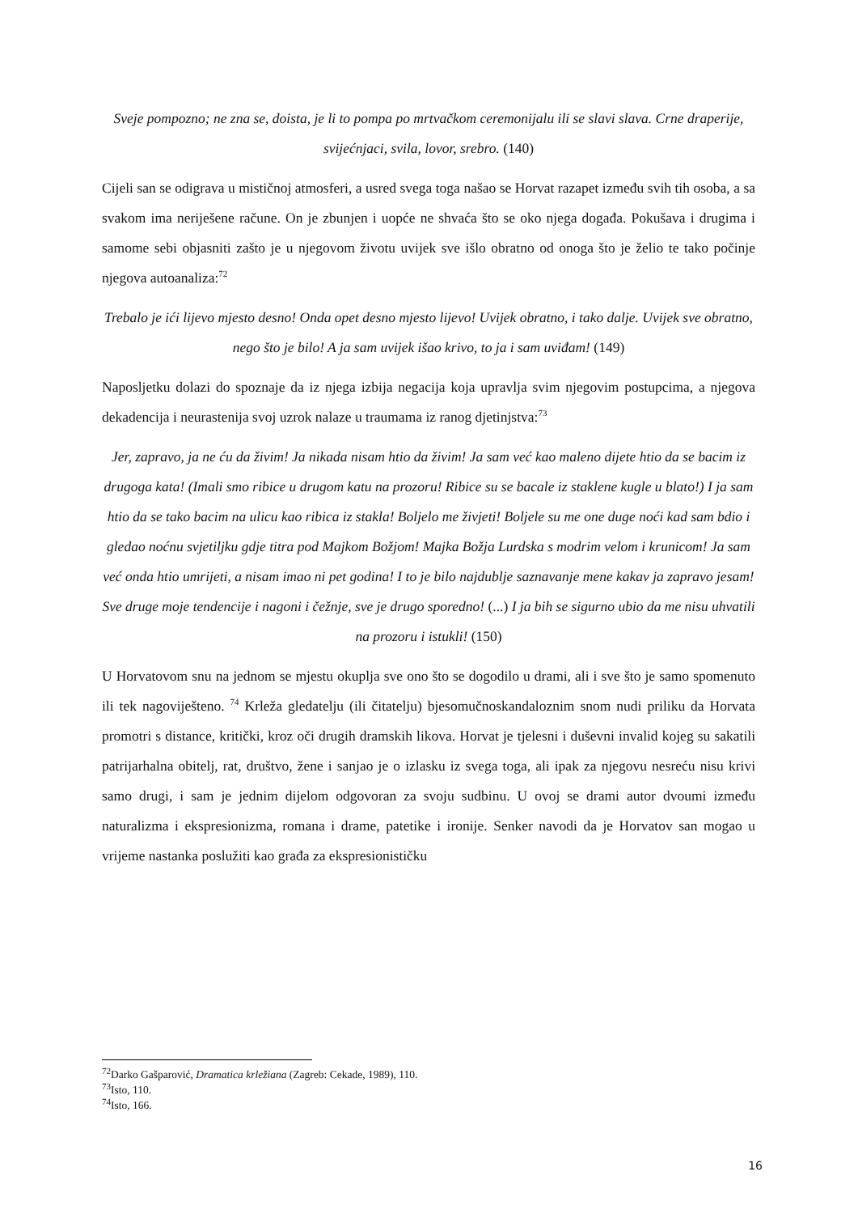Sveje pompozno; ne zna se, doista, je li to pompa po mrtvačkom ceremonijalu ili se slavi slava. Crne draperije, svijećnjaci, svila, lovor, srebro. (140)
Cijeli san se odigrava u mističnoj atmosferi, a usred svega toga našao se Horvat razapet između svih tih osoba, a sa svakom ima neriješene račune. On je zbunjen i uopće ne shvaća što se oko njega događa. Pokušava i drugima i samome sebi objasniti zašto je u njegovom životu uvijek sve išlo obratno od onoga što je želio te tako počinje njegova autoanaliza:<sup>72</sup>
Trebalo je ići lijevo mjesto desno! Onda opet desno mjesto lijevo! Uvijek obratno, i tako dalje. Uvijek sve obratno, nego što je bilo! A ja sam uvijek išao krivo, to ja i sam uviđam! (149)
Naposljetku dolazi do spoznaje da iz njega izbija negacija koja upravlja svim njegovim postupcima, a njegova dekadencija i neurastenija svoj uzrok nalaze u traumama iz ranog djetinjstva:<sup>73</sup>
Jer, zapravo, ja ne ću da živim! Ja nikada nisam htio da živim! Ja sam već kao maleno dijete htio da se bacim iz drugoga kata! (Imali smo ribice u drugom katu na prozoru! Ribice su se bacale iz staklene kugle u blato!) I ja sam htio da se tako bacim na ulicu kao ribica iz stakla! Boljelo me živjeti! Boljele su me one duge noći kad sam bdio i gledao noćnu svjetiljku gdje titra pod Majkom Božjom! Majka Božja Lurdska s modrim velom i krunicom! Ja sam već onda htio umrijeti, a nisam imao ni pet godina! I to je bilo najdublje saznavanje mene kakav ja zapravo jesam! Sve druge moje tendencije i nagoni i čežnje, sve je drugo sporedno! (...) I ja bih se sigurno ubio da me nisu uhvatili na prozoru i istukli! (150)
U Horvatovom snu na jednom se mjestu okuplja sve ono što se dogodilo u drami, ali i sve što je samo spomenuto ili tek nagoviješteno. <sup>74</sup> Krleža gledatelju (ili čitatelju) bjesomučnoskandaloznim snom nudi priliku da Horvata promotri s distance, kritički, kroz oči drugih dramskih likova. Horvat je tjelesni i duševni invalid kojeg su sakatili patrijarhalna obitelj, rat, društvo, žene i sanjao je o izlasku iz svega toga, ali ipak za njegovu nesreću nisu krivi samo drugi, i sam je jednim dijelom odgovoran za svoju sudbinu. U ovoj se drami autor dvoumi između naturalizma i ekspresionizma, romana i drame, patetike i ironije. Senker navodi da je Horvatov san mogao u vrijeme nastanka poslužiti kao građa za ekspresionističku
<sup>72</sup> Darko Gašparović, Dramatica krležiana (Zagreb: Cekade, 1989), 110.
<sup>73</sup> Isto, 110.
<sup>74</sup> Isto, 166.
16